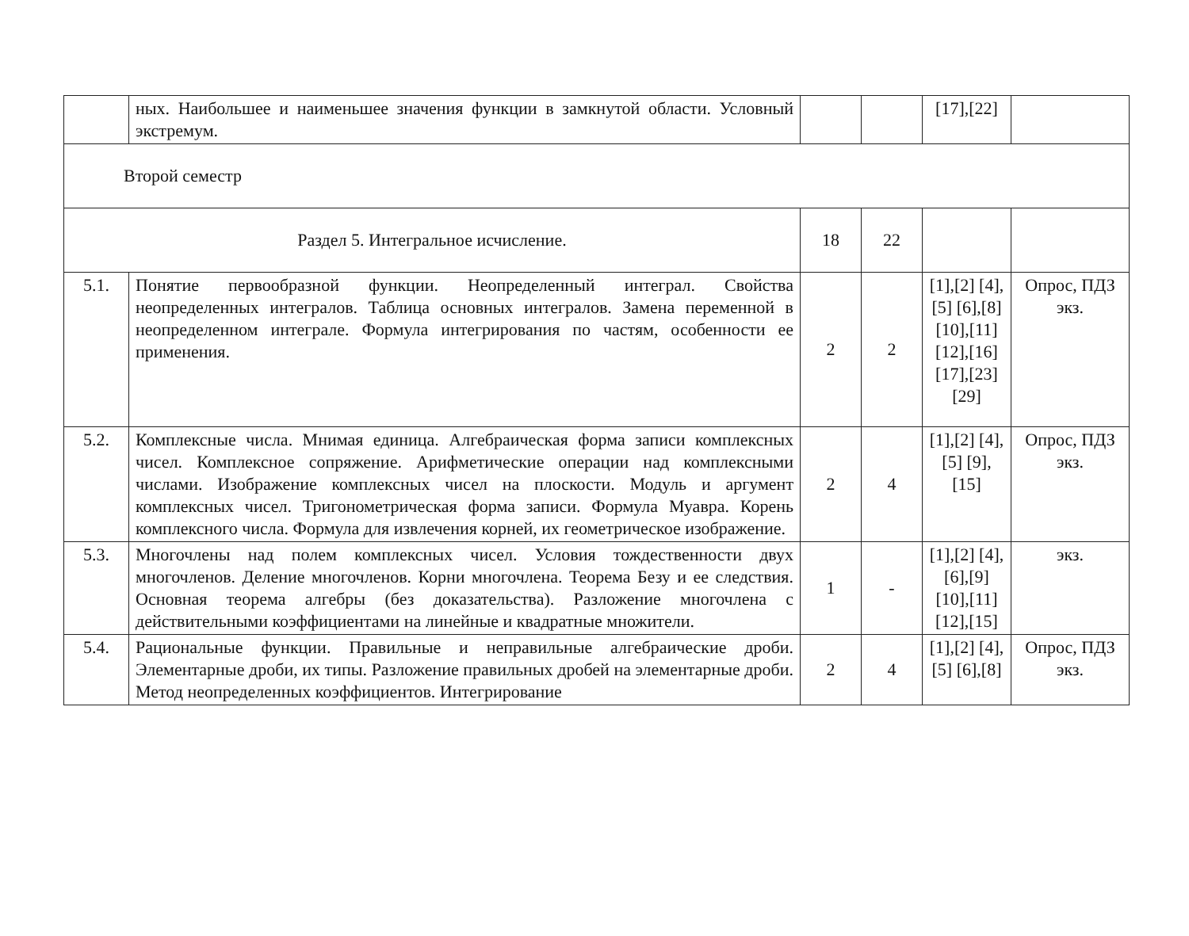| | ных. Наибольшее и наименьшее значения функции в замкнутой области. Условный экстремум. | | | [17],[22] | |
| Второй семестр | | | | | |
| Раздел 5. Интегральное исчисление. | | 18 | 22 | | |
| 5.1. | Понятие первообразной функции. Неопределенный интеграл. Свойства неопределенных интегралов. Таблица основных интегралов. Замена переменной в неопределенном интеграле. Формула интегрирования по частям, особенности ее применения. | 2 | 2 | [1],[2] [4],[5] [6],[8] [10],[11] [12],[16] [17],[23] [29] | Опрос, ПДЗ экз. |
| 5.2. | Комплексные числа. Мнимая единица. Алгебраическая форма записи комплексных чисел. Комплексное сопряжение. Арифметические операции над комплексными числами. Изображение комплексных чисел на плоскости. Модуль и аргумент комплексных чисел. Тригонометрическая форма записи. Формула Муавра. Корень комплексного числа. Формула для извлечения корней, их геометрическое изображение. | 2 | 4 | [1],[2] [4],[5] [9],[15] | Опрос, ПДЗ экз. |
| 5.3. | Многочлены над полем комплексных чисел. Условия тождественности двух многочленов. Деление многочленов. Корни многочлена. Теорема Безу и ее следствия. Основная теорема алгебры (без доказательства). Разложение многочлена с действительными коэффициентами на линейные и квадратные множители. | 1 | - | [1],[2] [4], [6],[9] [10],[11] [12],[15] | экз. |
| 5.4. | Рациональные функции. Правильные и неправильные алгебраические дроби. Элементарные дроби, их типы. Разложение правильных дробей на элементарные дроби. Метод неопределенных коэффициентов. Интегрирование | 2 | 4 | [1],[2] [4],[5] [6],[8] | Опрос, ПДЗ экз. |